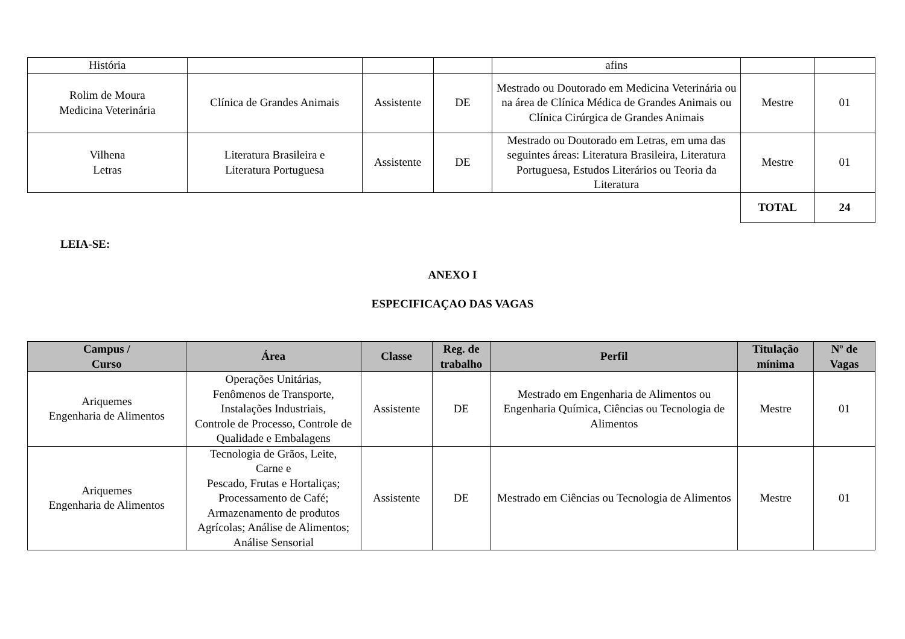| História | | | | afins | | |
| Rolim de Moura Medicina Veterinária | Clínica de Grandes Animais | Assistente | DE | Mestrado ou Doutorado em Medicina Veterinária ou na área de Clínica Médica de Grandes Animais ou Clínica Cirúrgica de Grandes Animais | Mestre | 01 |
| Vilhena Letras | Literatura Brasileira e Literatura Portuguesa | Assistente | DE | Mestrado ou Doutorado em Letras, em uma das seguintes áreas: Literatura Brasileira, Literatura Portuguesa, Estudos Literários ou Teoria da Literatura | Mestre | 01 |
| | | | | | TOTAL | 24 |
LEIA-SE:
ANEXO I
ESPECIFICAÇAO DAS VAGAS
| Campus / Curso | Área | Classe | Reg. de trabalho | Perfil | Titulação mínima | Nº de Vagas |
| --- | --- | --- | --- | --- | --- | --- |
| Ariquemes Engenharia de Alimentos | Operações Unitárias, Fenômenos de Transporte, Instalações Industriais, Controle de Processo, Controle de Qualidade e Embalagens | Assistente | DE | Mestrado em Engenharia de Alimentos ou Engenharia Química, Ciências ou Tecnologia de Alimentos | Mestre | 01 |
| Ariquemes Engenharia de Alimentos | Tecnologia de Grãos, Leite, Carne e Pescado, Frutas e Hortaliças; Processamento de Café; Armazenamento de produtos Agrícolas; Análise de Alimentos; Análise Sensorial | Assistente | DE | Mestrado em Ciências ou Tecnologia de Alimentos | Mestre | 01 |